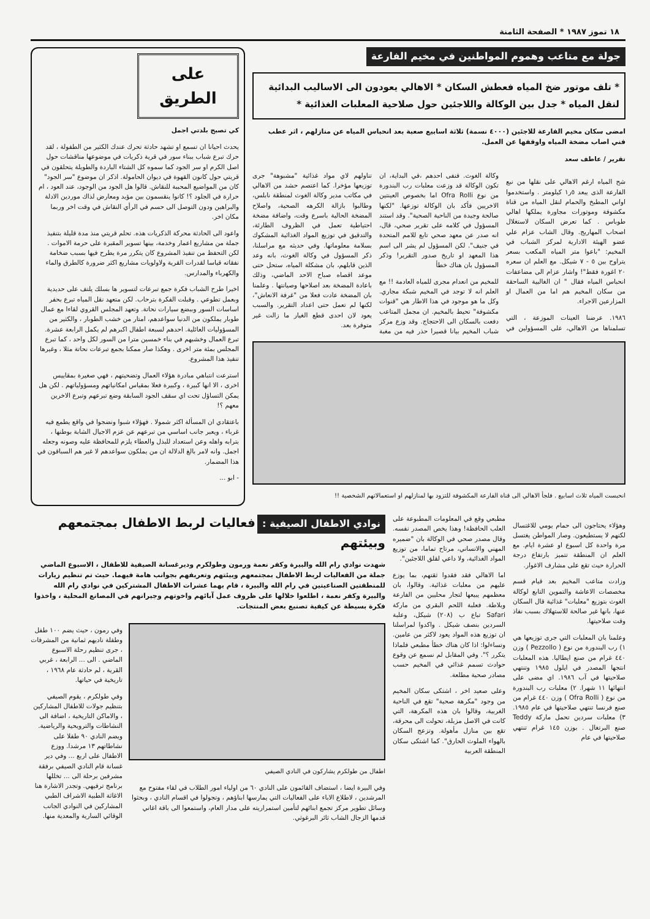١٨ تموز ١٩٨٧ * الصفحة الثامنة
جولة مع متاعب وهموم المواطنين في مخيم الفارعة
* تلف موتور ضخ المياه فعطش السكان * الاهالي يعودون الى الاساليب البدائية لنقل المياه * جدل بين الوكالة واللاجئين حول صلاحية المعلبات الغذائية *
امضى سكان مخيم الفارعة للاجئين (٤٠٠٠ نسمة) ثلاثة اسابيع صعبة بعد انحباس المياه عن منازلهم ، اثر عطب فني اصاب مضخة المياه واوقفها عن العمل.
تقرير / عاطف سعد
شح المياه ارغم الاهالي على نقلها من نبع الفارعة الذى يبعد ٥ر١ كيلومتر . واستخدموا اواني المطبخ والحمام لنقل المياه من قناة مكشوفة وموتورات مجاورة يملكها اهالي طوباس . كما تعرض السكان لاستغلال اصحاب المهاريج. وقال الشاب عزام علي عضو الهيئة الادارية لمركز الشباب في المخيم: "باعوا متر المياه المكعب بسعر يتراوح بين ٥ - ٧ شيكل. مع العلم ان سعره ٢٠ اغورة فقط"! واشار عزام الى مضاعفات انحباس المياه فقال " ان الغالبية الساحقة من سكان المخيم هم اما من العمال او المزارعين الاجراء.
١٩٨٦. عرضنا العينات الموزعة ، التي تسلمناها من الاهالي، على المسؤولين في وكالة الغوث. فنفى احدهم ،في البداية، ان تكون الوكالة قد وزعت معلبات رب البندورة من نوع Ofra Rolli اما بخصوص العينتين الاخريين فأكد بان الوكالة توزعها. "لكنها صالحة وجيدة من الناحية الصحية". وقد استند المسؤول في كلامه على تقرير صحي، قال، انه صدر عن معهد صحي تابع للامم المتحدة في جنيف". لكن المسؤول لم يشر الى اسم هذا المعهد او تاريخ صدور التقرير! وذكر المسؤول بان هناك خطأ
للمخيم من انعدام مجرى للمياه العادمة !! مع العلم انه لا توجد في المخيم شبكة مجاري. وكل ما هو موجود في هذا الاطار هي "قنوات مكشوفة" تحيط بالمخيم. ان مجمل المتاعب دفعت بالسكان الى الاحتجاج. وقد وزع مركز شباب المخيم بيانا قصيرا حذر فيه من مغبة تناولهم لاي مواد غذائية "مشبوهة" جرى توزيعها مؤخرا. كما اعتصم حشد من الاهالي في مكاتب مدير وكالة الغوث لمنطقة نابلس، وطالبوا بازالة الكرهه الصحية، واصلاح المضخة الحالية باسرع وقت، واضافة مضخة احتياطية تعمل في الظروف الطارئة، والتدقيق في توزيع المواد الغذائية المشكوك بسلامة معلوماتها. وفي حديثه مع مراسلنا، ذكر المسؤول في وكالة الغوث، بانه وعد الذين قابلهم، بان مشكلة المياه، ستحل حتى موعد اقصاه صباح الاحد الماضي، وذلك باعادة المضخة بعد اصلاحها وصيانتها . وعلمنا بان المضخة عادت فعلا من "غرفة الانعاش"، لكنها لم تعمل حتى اعداد التقرير. والسبب يعود لان احدى قطع الغيار ما زالت غير متوفرة بعد.
انحبست المياه ثلاث اسابيع . فلجأ الاهالي الى قناة الفارعة المكشوفة للتزود بها لمنازلهم او استعمالاتهم الشخصية !!
على الطريق
كي تصبح بلدتي اجمل
يحدث احيانا ان تسمع او تشهد حادثة تحرك عندك الكثير من الطفولة ، لقد حرك تبرع شباب ببناء سور في قرية ذكريات في موضوعها مناقشات حول اصل الكرم او سر الجود كما سموه كل الشتاء الباردة والطويلة يتحلقون في قريتي حول كانون القهوة في ديوان الحامولة. اذكر ان موضوع "سر الجود" كان من المواضيع المحببة للنقاش. قالوا هل الجود من الوجود، عند العود ، ام حرارة في الجلود ؟! كانوا ينقسمون بين مؤيد ومعارض لذاك موردين الادلة والبراهين ودون التوصل الى حسم في الرأي النقاش في وقت اخر وربما مكان اخر.
واعود الى الحادثة محركة الذكريات هذه. تحلم قريتي منذ مدة قليلة بتنفيذ جملة من مشاريع اعمار وخدمة، بينها تسوير المقبرة على حرمة الاموات . لكن التحفظ من تنفيذ المشروع كان يتكرر مرة يطرح فيها بسبب ضخامة نفقاته قياسا لقدرات القرية ولاولويات مشاريع اكثر ضرورة كالطرق والماء والكهرباء والمدارس.
اخيرا طرح الشباب فكرة جمع تبرعات لتسوير ها بسلك يلتف على حديدية وبعمل تطوعي . وقبلت الفكرة بترحاب. لكن متعهد نقل المياه تبرع بحفر اساسات السور وببضع سيارات نحاتة. وتعهد المجلس القروي لقاءا مع عمال طوبار يملكون من الدنيا سواعدهم، امتار من خشب الطوبار ، والكثير من المسؤوليات العائلية. احدهم لسبعة اطفال اكبرهم لم يكمل الرابعة عشرة. تبرع العمال وخشبهم في بناء خمسين مترا من السور لكل واحد ، كما تبرع المجلس بمئة متر اخرى . وهكذا صار ممكنا بجمع تبرعات نحاتة مثلا ، وغيرها تنفيذ هذا المشروع.
استرعت انتباهي مبادرة هؤلاء العمال وتضحيتهم ، فهي صغيرة بمقاييس اخرى ، الا انها كبيرة ، وكبيرة فعلا بمقياس امكانياتهم ومسؤولياتهم . لكن هل يمكن التساؤل تحت اي سقف الجود السابقة وضع تبرعهم وتبرع الاخرين معهم ؟!
باعتقادي ان المسألة اكثر شمولا . فهؤلاء شبوا ونضجوا في واقع يطمع فيه غرباء ، ويعبر جانب اساسي من تبرعهم عن عزم الاجيال الشابة بوطنها ، بترابه واهله وعن استعداد للبذل والعطاء يلزم للمحافظة عليه وصونه وجعله اجمل. وانه لامر بالغ الدلالة ان من يملكون سواعدهم لا غير هم السباقون في هذا المضمار.
- ابو ...
وهؤلاء يحتاجون الى حمام يومي للاغتسال لكنهم لا يستطيعون. وصار المواطن يغتسل مرة واحدة كل اسبوع او عشرة ايام. مع العلم ان المنطقة تتميز بارتفاع درجة الحرارة حيث تقع على مشارف الاغوار.
وزادت متاعب المخيم بعد قيام قسم مخصصات الاعاشة والتموين التابع لوكالة الغوث بتوزيع "معلبات" غذائية قال السكان عنها، بانها غير صالحة للاستهلاك بسبب نفاذ وقت صلاحيتها.
وعلمنا بان المعلبات التي جرى توزيعها هي ١) رب البندورة من نوع ( Pezzollo ) وزن ٤٤٠ غرام من صنع ايطاليا. هذه المعلبات انتجها المصدر في ايلول ١٩٨٥ وتنتهي صلاحيتها في آب ١٩٨٦. اي مضى على انتهائها ١١ شهرا. ٢) معلبات رب البندورة من نوع ( Ofra Rolli ) وزن ٤٤٠ غرام من صنع فرنسا تنتهي صلاحيتها في عام ١٩٨٥. ٣) معلبات سردين تحمل ماركة Teddy صنع البرتغال . بوزن ١٤٥ غرام تنتهي صلاحيتها في عام
مطبعي وقع في المعلومات المطبوعة على العلب الحافظة! وهذا يخص المصدر نفسه. وقال مصدر صحي في الوكالة بان "ضميره المهني والانساني، مرتاح تماما، من توزيع المواد الغذائية، ولا داعي لقلق اللاجئين".
اما الاهالي فقد فقدوا ثقتهم، بما يوزع عليهم من معلبات غذائية. وقالوا، بان معظمهم يبيعها لتجار محليين من الفارعة وبلاطة. فعلبة اللحم البقري من ماركة Safari تباع ب (٢٠٨) شيكل، وعلبة السردين بنصف شيكل . واكدوا لمراسلنا ان توزيع هذه المواد يعود لاكثر من عامين. وتساءلوا: اذا كان هناك خطأ مطبعي فلماذا يتكرر ؟". وفي المقابل لم نسمع عن وقوع حوادث تسمم غذائي في المخيم حسب مصادر صحية مطلعة.
وعلى صعيد اخر ، اشتكى سكان المخيم من وجود "مكرهة صحية" تقع في الناحية الغربية، وقالوا بان هذه المكرهة، التي كانت في الاصل مزبلة، تحولت الى محرقة، تقع بين منازل مأهولة. وتزعج السكان بالهواء الملوث الحارق". كما اشتكى سكان المنطقة العربية
نوادي الاطفال الصيفية : فعاليات لربط الاطفال بمجتمعهم وبيئتهم
شهدت نوادي رام الله والبيرة وكفر نعمة ورمون وطولكرم وديرغسانة الصيفية للاطفال ، الاسبوع الماضي جملة من الفعاليات لربط الاطفال بمجتمعهم وبيئتهم وتعريفهم بجوانب هامة فيهما. حيث تم تنظيم زيارات للمنطقتين الصناعيتين في رام الله والبيرة ، قام بهما عشرات الاطفال المشتركين في نوادي رام الله والبيرة وكفر نعمة ، اطلعوا خلالها على ظروف عمل آبائهم واخوتهم وجيرانهم في المصانع المحلية ، واخذوا فكرة بسيطة عن كيفية تصنيع بعض المنتجات.
اطفال من طولكرم يشاركون في النادي الصيفي
وفي البيرة ايضا ، استضاف القائمون على النادي ٦٠ من اولياء امور الطلاب في لقاء مفتوح مع المرشدين ، لاطلاع الاباء على الفعاليات التي يمارسها ابناؤهم ، وتجولوا في اقسام النادي ، وبحثوا وسائل تطوير مركز تجمع ابنائهم لتأمين استمراريته على مدار العام، واستمعوا الى باقة اغاني قدمها الزجال الشاب ثائر البرغوثي.
وفي رمون ، حيث يضم ١٠٠ طفل وطفلة ناديهم ثمانية من المشرفات ، جرى تنظيم رحلة الاسبوع الماضي . الى ... الرابعة ، غربي القرية ، لم حادثة عام ١٩٦٨ ، تاريخية في حياتها.
وفي طولكرم ، يقوم الصيفي بتنظيم جولات للاطفال المشاركين ، والاماكن التاريخية ، اضافة الى النشاطات والترويحية والرياضية. ويضم النادي ٩٠ طفلا على نشاطاتهم ١٣ مرشدا. ووزع الاطفال على اربع ... وفي دير غسانة قام النادي الصيفي برفقة مشرفين برحلة الى ... تخللها برنامج ترفيهي. وتجدر الاشارة هنا الاغاثة الطبية الاشراف الطبي المشاركين في النوادي الجانب الوقائي السارية والمعدية منها.